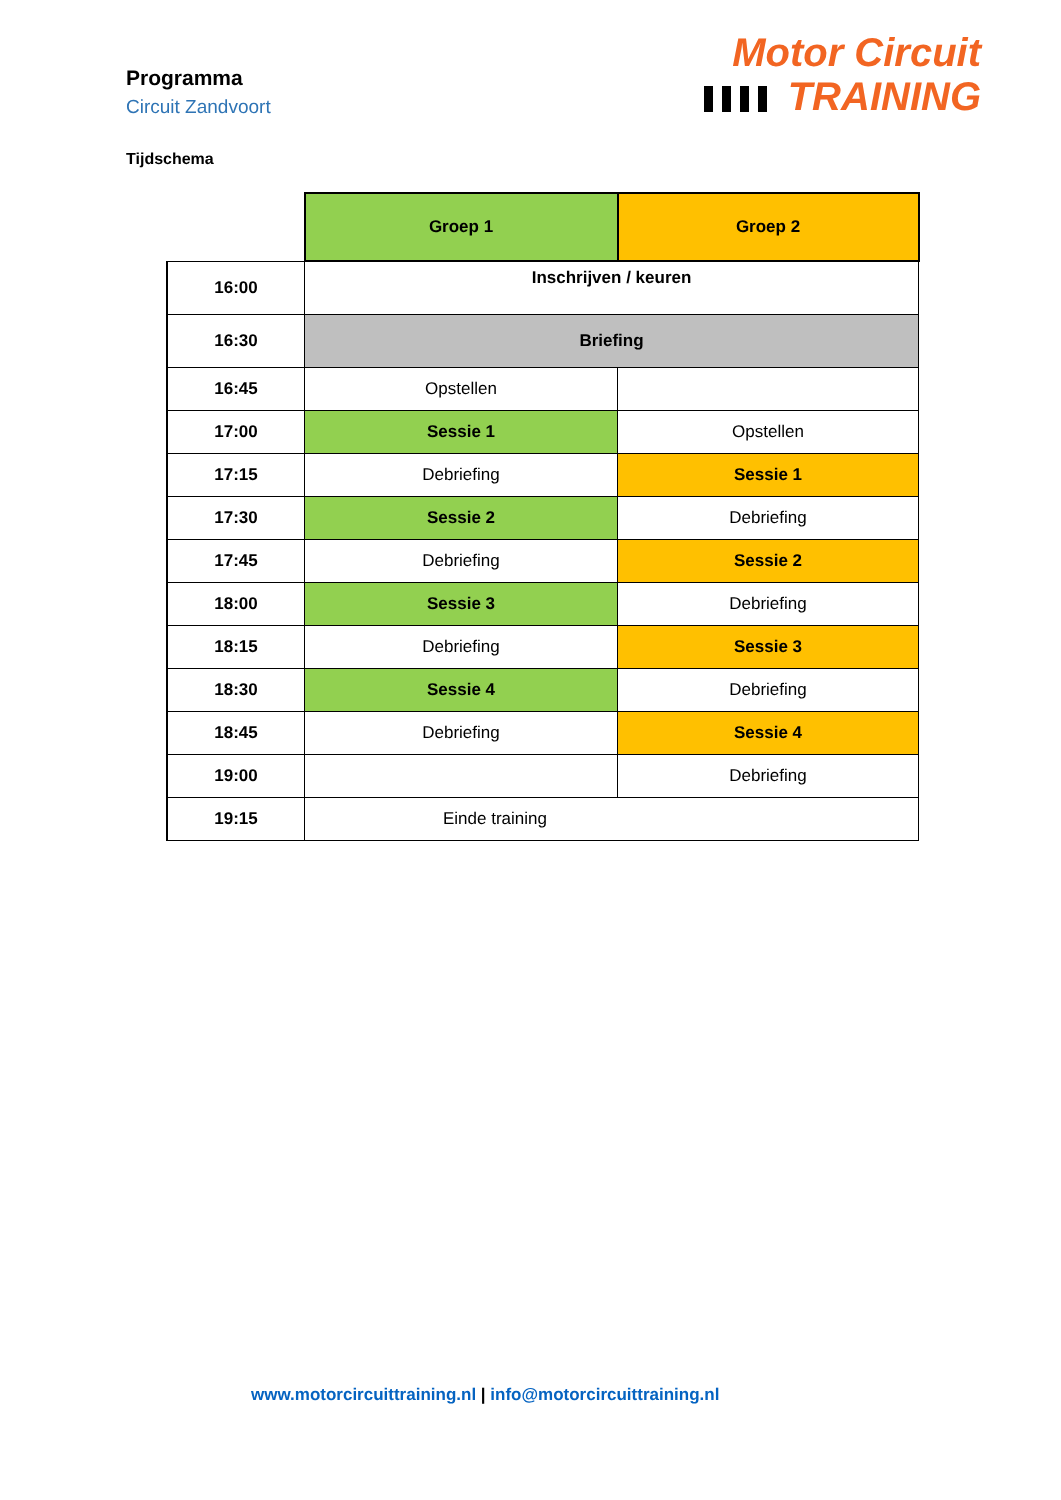Programma
Circuit Zandvoort
Motor Circuit
TRAINING
Tijdschema
| | Groep 1 | Groep 2 |
| 16:00 | Inschrijven / keuren | |
| 16:30 | Briefing | |
| 16:45 | Opstellen | |
| 17:00 | Sessie 1 | Opstellen |
| 17:15 | Debriefing | Sessie 1 |
| 17:30 | Sessie 2 | Debriefing |
| 17:45 | Debriefing | Sessie 2 |
| 18:00 | Sessie 3 | Debriefing |
| 18:15 | Debriefing | Sessie 3 |
| 18:30 | Sessie 4 | Debriefing |
| 18:45 | Debriefing | Sessie 4 |
| 19:00 | | Debriefing |
| 19:15 | Einde training | |
www.motorcircuittraining.nl | info@motorcircuittraining.nl